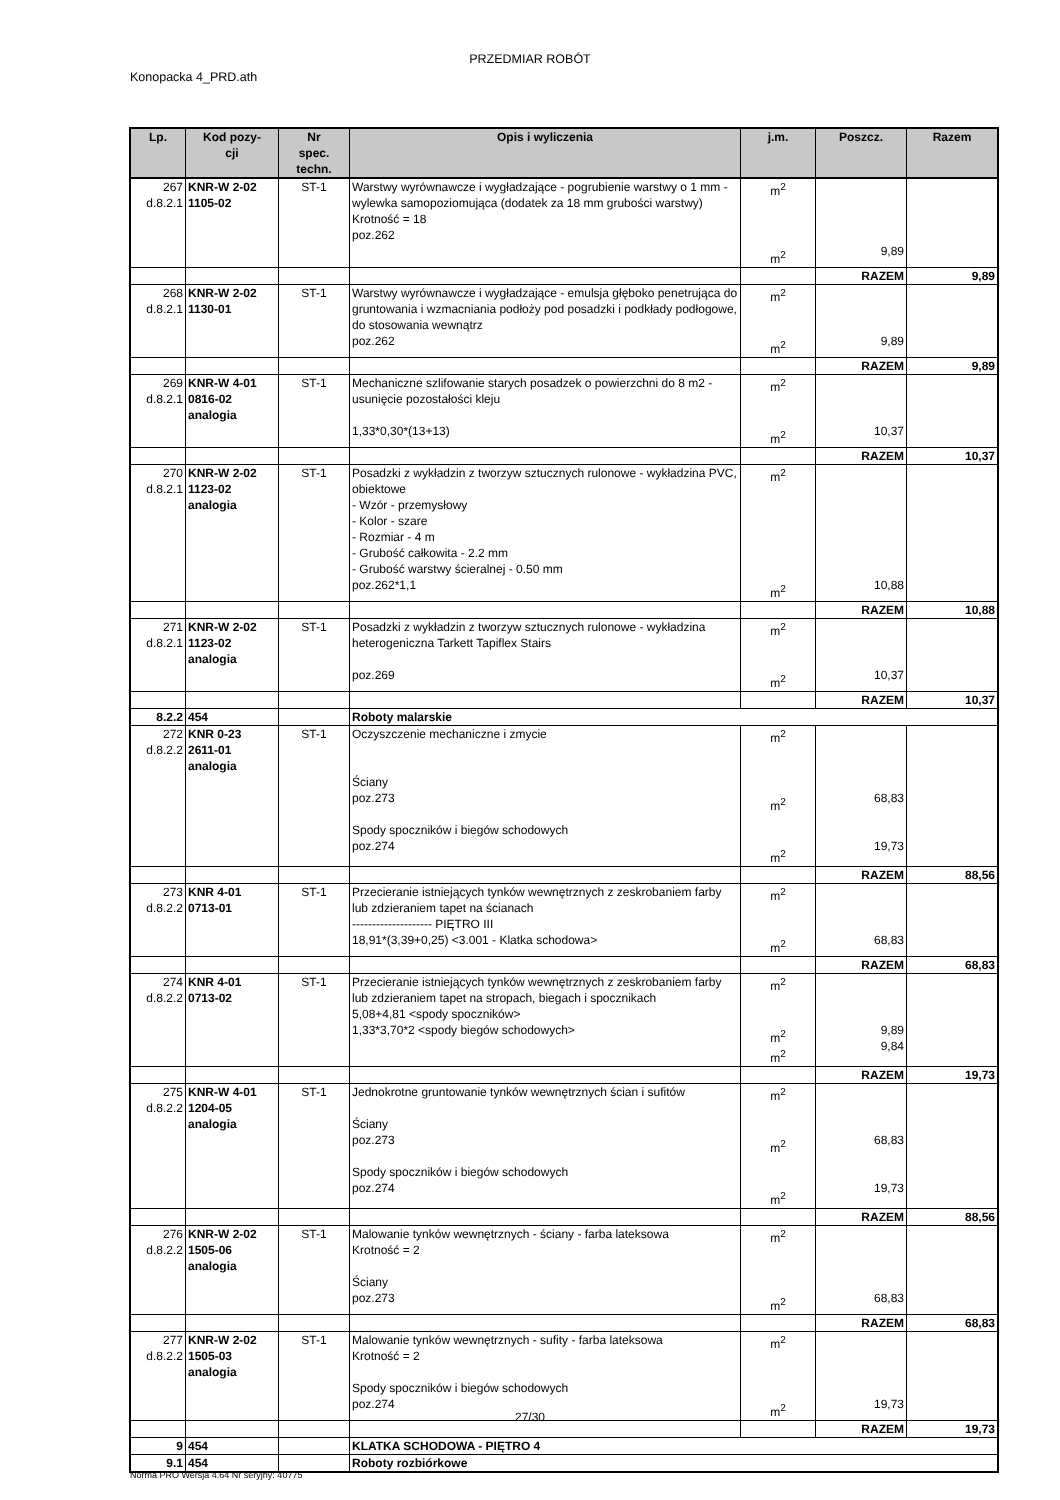PRZEDMIAR ROBÓT
Konopacka 4_PRD.ath
| Lp. | Kod pozy- cji | Nr spec. techn. | Opis i wyliczenia | j.m. | Poszcz. | Razem |
| --- | --- | --- | --- | --- | --- | --- |
| 267 d.8.2.1 | KNR-W 2-02 1105-02 | ST-1 | Warstwy wyrównawcze i wygładzające - pogrubienie warstwy o 1 mm - wylewka samopoziomująca (dodatek za 18 mm grubości warstwy) Krotność = 18 poz.262 | m<sup>2</sup> m<sup>2</sup> | 9,89 | |
| | | | | | RAZEM | 9,89 |
| 268 d.8.2.1 | KNR-W 2-02 1130-01 | ST-1 | Warstwy wyrównawcze i wygładzające - emulsja głęboko penetrująca do gruntowania i wzmacniania podłoży pod posadzki i podkłady podłogowe, do stosowania wewnątrz poz.262 | m<sup>2</sup> m<sup>2</sup> | 9,89 | |
| | | | | | RAZEM | 9,89 |
| 269 d.8.2.1 | KNR-W 4-01 0816-02 analogia | ST-1 | Mechaniczne szlifowanie starych posadzek o powierzchni do 8 m2 - usunięcie pozostałości kleju 1,33*0,30*(13+13) | m<sup>2</sup> m<sup>2</sup> | 10,37 | |
| | | | | | RAZEM | 10,37 |
| 270 d.8.2.1 | KNR-W 2-02 1123-02 analogia | ST-1 | Posadzki z wykładzin z tworzyw sztucznych rulonowe - wykładzina PVC, obiektowe - Wzór - przemysłowy - Kolor - szare - Rozmiar - 4 m - Grubość całkowita - 2.2 mm - Grubość warstwy ścieralnej - 0.50 mm poz.262*1,1 | m<sup>2</sup> m<sup>2</sup> | 10,88 | |
| | | | | | RAZEM | 10,88 |
| 271 d.8.2.1 | KNR-W 2-02 1123-02 analogia | ST-1 | Posadzki z wykładzin z tworzyw sztucznych rulonowe - wykładzina heterogeniczna Tarkett Tapiflex Stairs poz.269 | m<sup>2</sup> m<sup>2</sup> | 10,37 | |
| | | | | | RAZEM | 10,37 |
| 8.2.2 | 454 | | Roboty malarskie | | | |
| 272 d.8.2.2 | KNR 0-23 2611-01 analogia | ST-1 | Oczyszczenie mechaniczne i zmycie Ściany poz.273 Spody spoczników i biegów schodowych poz.274 | m<sup>2</sup> m<sup>2</sup> m<sup>2</sup> | 68,83 19,73 | |
| | | | | | RAZEM | 88,56 |
| 273 d.8.2.2 | KNR 4-01 0713-01 | ST-1 | Przecieranie istniejących tynków wewnętrznych z zeskrobaniem farby lub zdzieraniem tapet na ścianach -------------------- PIĘTRO III 18,91*(3,39+0,25) <3.001 - Klatka schodowa> | m<sup>2</sup> m<sup>2</sup> | 68,83 | |
| | | | | | RAZEM | 68,83 |
| 274 d.8.2.2 | KNR 4-01 0713-02 | ST-1 | Przecieranie istniejących tynków wewnętrznych z zeskrobaniem farby lub zdzieraniem tapet na stropach, biegach i spocznikach 5,08+4,81 <spody spoczników> 1,33*3,70*2 <spody biegów schodowych> | m<sup>2</sup> m<sup>2</sup> m<sup>2</sup> | 9,89 9,84 | |
| | | | | | RAZEM | 19,73 |
| 275 d.8.2.2 | KNR-W 4-01 1204-05 analogia | ST-1 | Jednokrotne gruntowanie tynków wewnętrznych ścian i sufitów Ściany poz.273 Spody spoczników i biegów schodowych poz.274 | m<sup>2</sup> m<sup>2</sup> m<sup>2</sup> | 68,83 19,73 | |
| | | | | | RAZEM | 88,56 |
| 276 d.8.2.2 | KNR-W 2-02 1505-06 analogia | ST-1 | Malowanie tynków wewnętrznych - ściany - farba lateksowa Krotność = 2 Ściany poz.273 | m<sup>2</sup> m<sup>2</sup> | 68,83 | |
| | | | | | RAZEM | 68,83 |
| 277 d.8.2.2 | KNR-W 2-02 1505-03 analogia | ST-1 | Malowanie tynków wewnętrznych - sufity - farba lateksowa Krotność = 2 Spody spoczników i biegów schodowych poz.274 | m<sup>2</sup> m<sup>2</sup> | 19,73 | |
| | | | | | RAZEM | 19,73 |
| 9 | 454 | | KLATKA SCHODOWA - PIĘTRO 4 | | | |
| 9.1 | 454 | | Roboty rozbiórkowe | | | |
27/30
Norma PRO Wersja 4.64 Nr seryjny: 40775